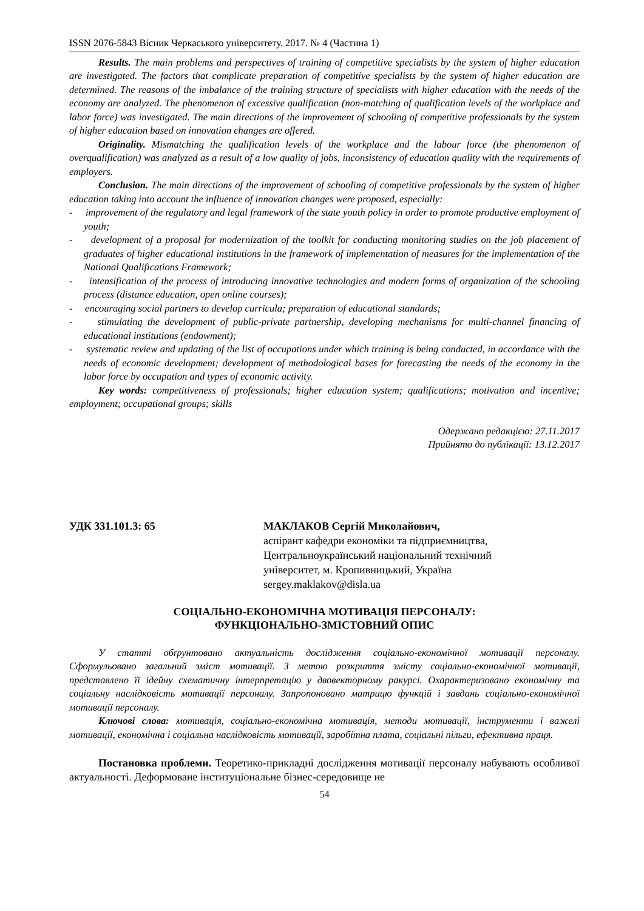ISSN 2076-5843 Вісник Черкаського університету. 2017. № 4 (Частина 1)
Results. The main problems and perspectives of training of competitive specialists by the system of higher education are investigated. The factors that complicate preparation of competitive specialists by the system of higher education are determined. The reasons of the imbalance of the training structure of specialists with higher education with the needs of the economy are analyzed. The phenomenon of excessive qualification (non-matching of qualification levels of the workplace and labor force) was investigated. The main directions of the improvement of schooling of competitive professionals by the system of higher education based on innovation changes are offered.
Originality. Mismatching the qualification levels of the workplace and the labour force (the phenomenon of overqualification) was analyzed as a result of a low quality of jobs, inconsistency of education quality with the requirements of employers.
Conclusion. The main directions of the improvement of schooling of competitive professionals by the system of higher education taking into account the influence of innovation changes were proposed, especially:
- improvement of the regulatory and legal framework of the state youth policy in order to promote productive employment of youth;
- development of a proposal for modernization of the toolkit for conducting monitoring studies on the job placement of graduates of higher educational institutions in the framework of implementation of measures for the implementation of the National Qualifications Framework;
- intensification of the process of introducing innovative technologies and modern forms of organization of the schooling process (distance education, open online courses);
- encouraging social partners to develop curricula; preparation of educational standards;
- stimulating the development of public-private partnership, developing mechanisms for multi-channel financing of educational institutions (endowment);
- systematic review and updating of the list of occupations under which training is being conducted, in accordance with the needs of economic development; development of methodological bases for forecasting the needs of the economy in the labor force by occupation and types of economic activity.
Key words: competitiveness of professionals; higher education system; qualifications; motivation and incentive; employment; occupational groups; skills
Одержано редакцією: 27.11.2017
Прийнято до публікації: 13.12.2017
УДК 331.101.3: 65 МАКЛАКОВ Сергій Миколайович,
аспірант кафедри економіки та підприємництва,
Центральноукраїнський національний технічний
університет, м. Кропивницький, Україна
sergey.maklakov@disla.ua
СОЦІАЛЬНО-ЕКОНОМІЧНА МОТИВАЦІЯ ПЕРСОНАЛУ:
ФУНКЦІОНАЛЬНО-ЗМІСТОВНИЙ ОПИС
У статті обґрунтовано актуальність дослідження соціально-економічної мотивації персоналу. Сформульовано загальний зміст мотивації. З метою розкриття змісту соціально-економічної мотивації, представлено її ідейну схематичну інтерпретацію у двовекторному ракурсі. Охарактеризовано економічну та соціальну наслідковість мотивації персоналу. Запропоновано матрицю функцій і завдань соціально-економічної мотивації персоналу.
Ключові слова: мотивація, соціально-економічна мотивація, методи мотивації, інструменти і важелі мотивації, економічна і соціальна наслідковість мотивації, заробітна плата, соціальні пільги, ефективна праця.
Постановка проблеми. Теоретико-прикладні дослідження мотивації персоналу набувають особливої актуальності. Деформоване інституціональне бізнес-середовище не
54